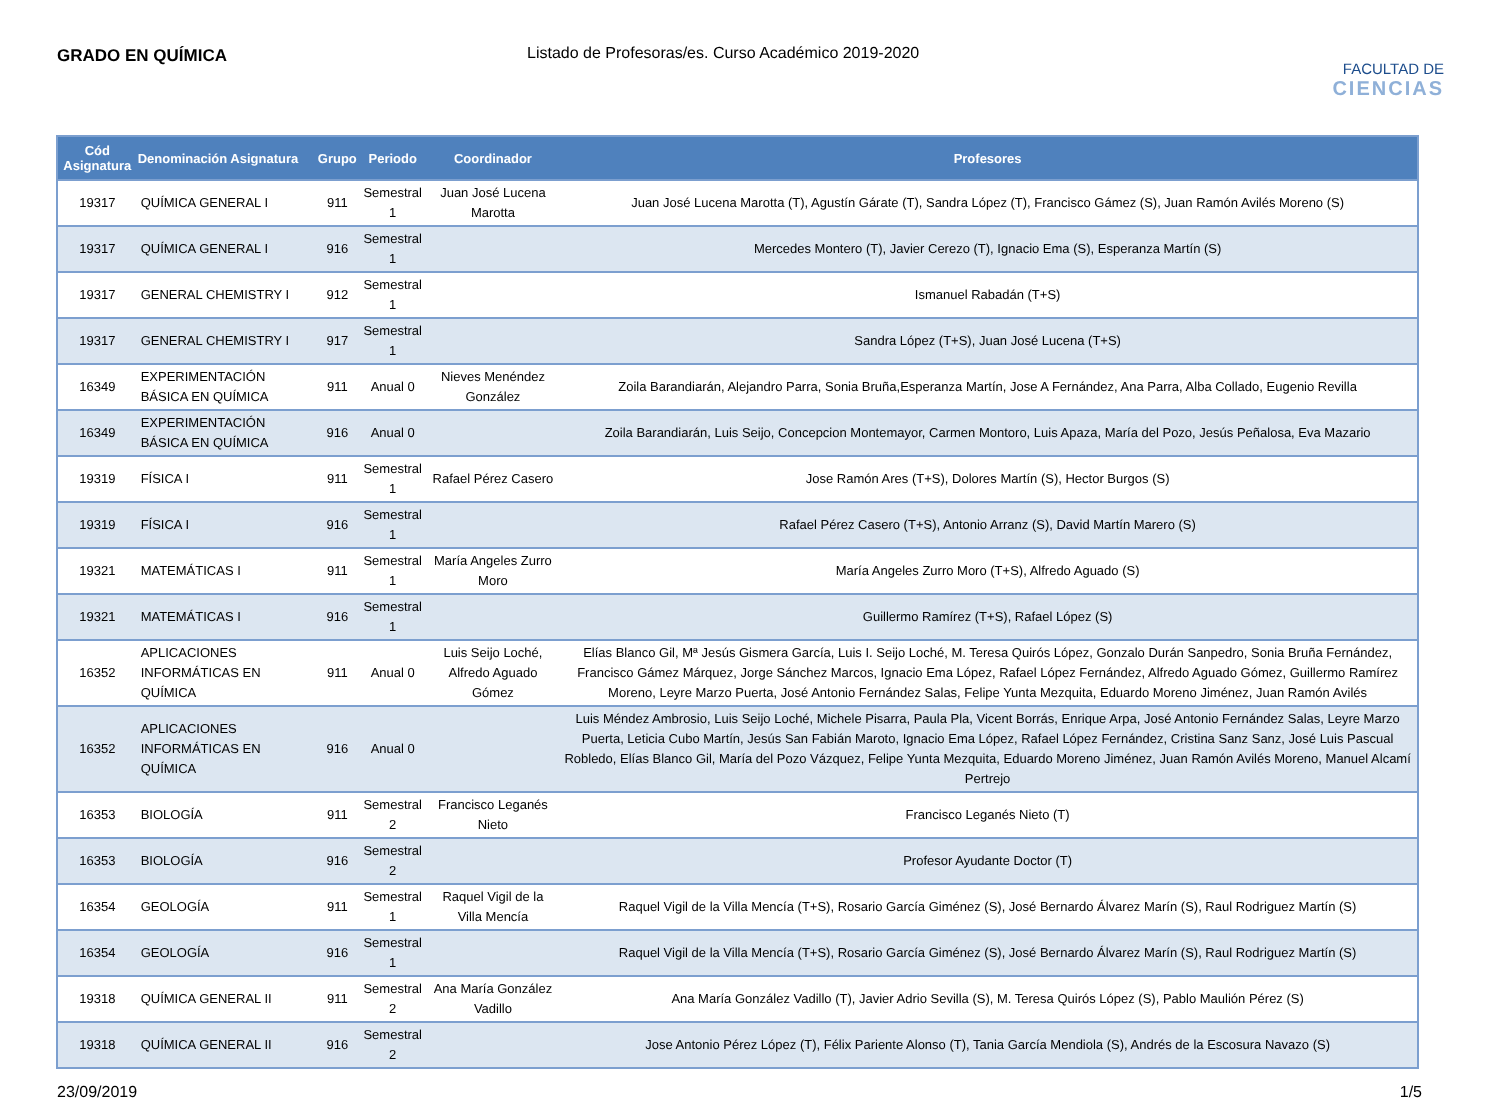GRADO EN QUÍMICA Listado de Profesoras/es. Curso Académico 2019-2020
FACULTAD DE
CIENCIAS
| Cód Asignatura | Denominación Asignatura | Grupo | Periodo | Coordinador | Profesores |
| --- | --- | --- | --- | --- | --- |
| 19317 | QUÍMICA GENERAL I | 911 | Semestral 1 | Juan José Lucena Marotta | Juan José Lucena Marotta (T), Agustín Gárate (T), Sandra López (T), Francisco Gámez (S), Juan Ramón Avilés Moreno (S) |
| 19317 | QUÍMICA GENERAL I | 916 | Semestral 1 | | Mercedes Montero (T), Javier Cerezo (T), Ignacio Ema (S), Esperanza Martín (S) |
| 19317 | GENERAL CHEMISTRY I | 912 | Semestral 1 | | Ismanuel Rabadán (T+S) |
| 19317 | GENERAL CHEMISTRY I | 917 | Semestral 1 | | Sandra López (T+S), Juan José Lucena (T+S) |
| 16349 | EXPERIMENTACIÓN BÁSICA EN QUÍMICA | 911 | Anual 0 | Nieves Menéndez González | Zoila Barandiarán, Alejandro Parra, Sonia Bruña,Esperanza Martín, Jose A Fernández, Ana Parra, Alba Collado, Eugenio Revilla |
| 16349 | EXPERIMENTACIÓN BÁSICA EN QUÍMICA | 916 | Anual 0 | | Zoila Barandiarán, Luis Seijo, Concepcion Montemayor, Carmen Montoro, Luis Apaza, María del Pozo, Jesús Peñalosa, Eva Mazario |
| 19319 | FÍSICA I | 911 | Semestral 1 | Rafael Pérez Casero | Jose Ramón Ares (T+S), Dolores Martín (S), Hector Burgos (S) |
| 19319 | FÍSICA I | 916 | Semestral 1 | | Rafael Pérez Casero (T+S), Antonio Arranz (S), David Martín Marero (S) |
| 19321 | MATEMÁTICAS I | 911 | Semestral 1 | María Angeles Zurro Moro | María Angeles Zurro Moro (T+S), Alfredo Aguado (S) |
| 19321 | MATEMÁTICAS I | 916 | Semestral 1 | | Guillermo Ramírez (T+S), Rafael López (S) |
| 16352 | APLICACIONES INFORMÁTICAS EN QUÍMICA | 911 | Anual 0 | Luis Seijo Loché, Alfredo Aguado Gómez | Elías Blanco Gil, Mª Jesús Gismera García, Luis I. Seijo Loché, M. Teresa Quirós López, Gonzalo Durán Sanpedro, Sonia Bruña Fernández, Francisco Gámez Márquez, Jorge Sánchez Marcos, Ignacio Ema López, Rafael López Fernández, Alfredo Aguado Gómez, Guillermo Ramírez Moreno, Leyre Marzo Puerta, José Antonio Fernández Salas, Felipe Yunta Mezquita, Eduardo Moreno Jiménez, Juan Ramón Avilés |
| 16352 | APLICACIONES INFORMÁTICAS EN QUÍMICA | 916 | Anual 0 | | Luis Méndez Ambrosio, Luis Seijo Loché, Michele Pisarra, Paula Pla, Vicent Borrás, Enrique Arpa, José Antonio Fernández Salas, Leyre Marzo Puerta, Leticia Cubo Martín, Jesús San Fabián Maroto, Ignacio Ema López, Rafael López Fernández, Cristina Sanz Sanz, José Luis Pascual Robledo, Elías Blanco Gil, María del Pozo Vázquez, Felipe Yunta Mezquita, Eduardo Moreno Jiménez, Juan Ramón Avilés Moreno, Manuel Alcamí Pertrejo |
| 16353 | BIOLOGÍA | 911 | Semestral 2 | Francisco Leganés Nieto | Francisco Leganés Nieto (T) |
| 16353 | BIOLOGÍA | 916 | Semestral 2 | | Profesor Ayudante Doctor (T) |
| 16354 | GEOLOGÍA | 911 | Semestral 1 | Raquel Vigil de la Villa Mencía | Raquel Vigil de la Villa Mencía (T+S), Rosario García Giménez (S), José Bernardo Álvarez Marín (S), Raul Rodriguez Martín (S) |
| 16354 | GEOLOGÍA | 916 | Semestral 1 | | Raquel Vigil de la Villa Mencía (T+S), Rosario García Giménez (S), José Bernardo Álvarez Marín (S), Raul Rodriguez Martín (S) |
| 19318 | QUÍMICA GENERAL II | 911 | Semestral 2 | Ana María González Vadillo | Ana María González Vadillo (T), Javier Adrio Sevilla (S), M. Teresa Quirós López (S), Pablo Maulión Pérez (S) |
| 19318 | QUÍMICA GENERAL II | 916 | Semestral 2 | | Jose Antonio Pérez López (T), Félix Pariente Alonso (T), Tania García Mendiola (S), Andrés de la Escosura Navazo (S) |
23/09/2019 1/5